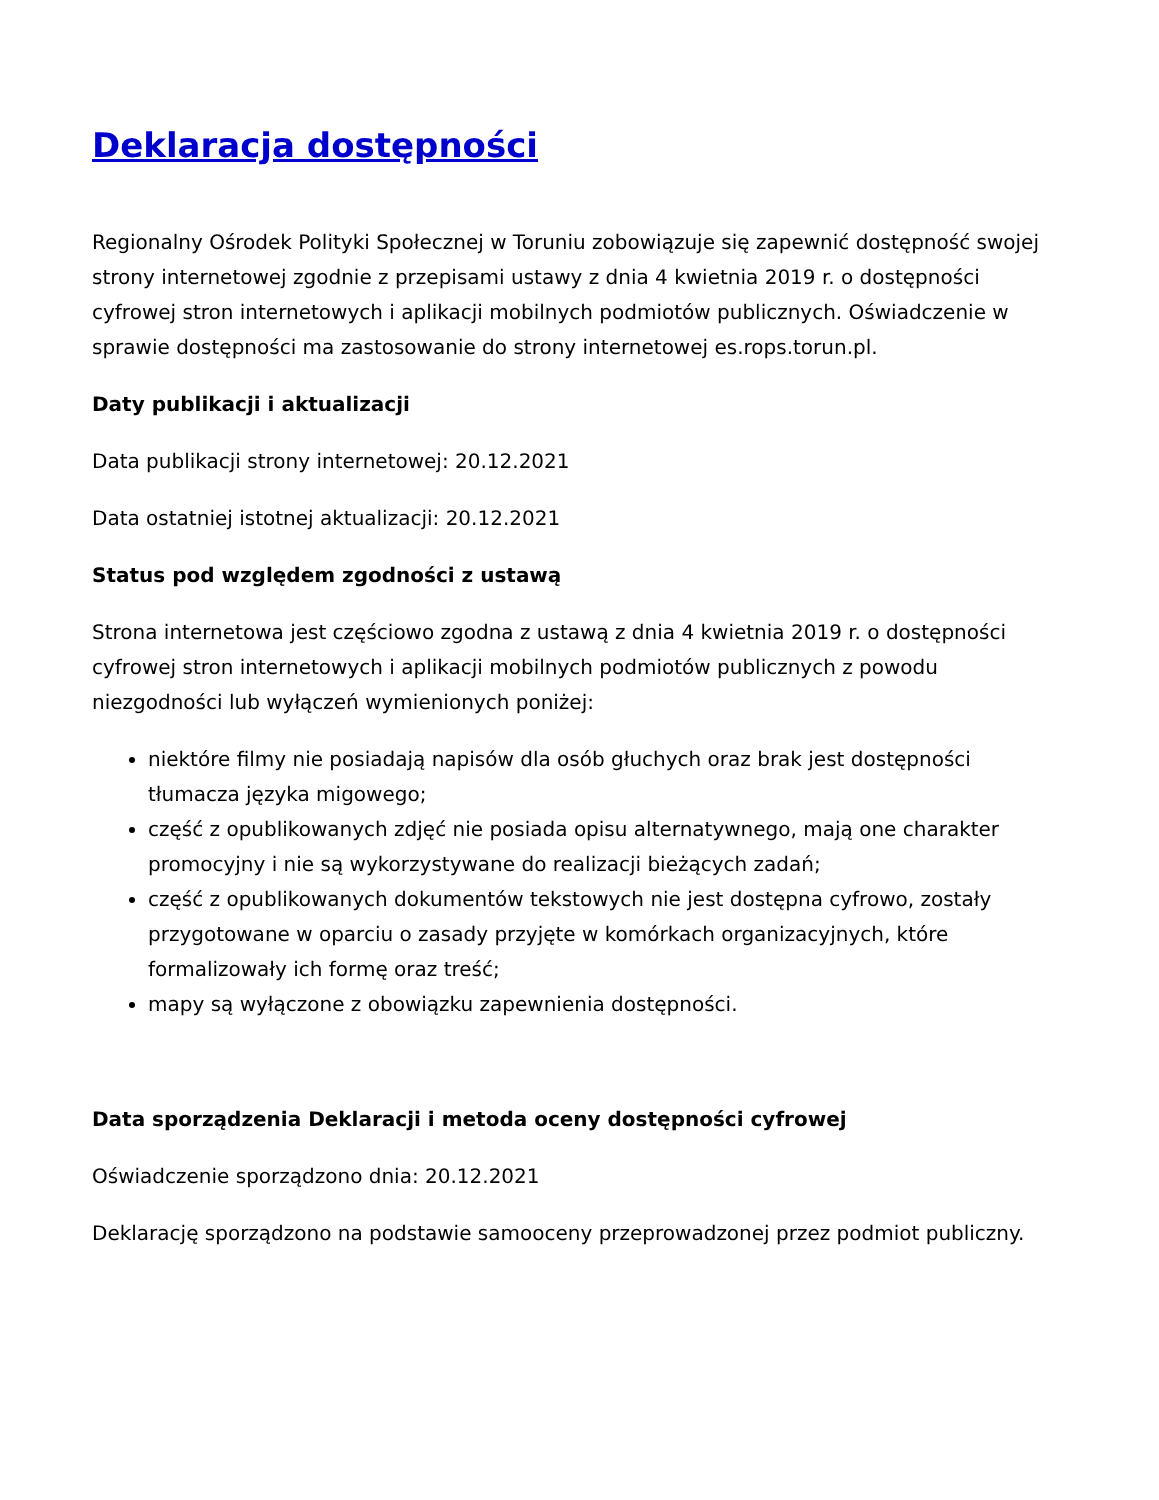Deklaracja dostępności
Regionalny Ośrodek Polityki Społecznej w Toruniu zobowiązuje się zapewnić dostępność swojej strony internetowej zgodnie z przepisami ustawy z dnia 4 kwietnia 2019 r. o dostępności cyfrowej stron internetowych i aplikacji mobilnych podmiotów publicznych. Oświadczenie w sprawie dostępności ma zastosowanie do strony internetowej es.rops.torun.pl.
Daty publikacji i aktualizacji
Data publikacji strony internetowej: 20.12.2021
Data ostatniej istotnej aktualizacji: 20.12.2021
Status pod względem zgodności z ustawą
Strona internetowa jest częściowo zgodna z ustawą z dnia 4 kwietnia 2019 r. o dostępności cyfrowej stron internetowych i aplikacji mobilnych podmiotów publicznych z powodu niezgodności lub wyłączeń wymienionych poniżej:
niektóre filmy nie posiadają napisów dla osób głuchych oraz brak jest dostępności tłumacza języka migowego;
część z opublikowanych zdjęć nie posiada opisu alternatywnego, mają one charakter promocyjny i nie są wykorzystywane do realizacji bieżących zadań;
część z opublikowanych dokumentów tekstowych nie jest dostępna cyfrowo, zostały przygotowane w oparciu o zasady przyjęte w komórkach organizacyjnych, które formalizowały ich formę oraz treść;
mapy są wyłączone z obowiązku zapewnienia dostępności.
Data sporządzenia Deklaracji i metoda oceny dostępności cyfrowej
Oświadczenie sporządzono dnia: 20.12.2021
Deklarację sporządzono na podstawie samooceny przeprowadzonej przez podmiot publiczny.